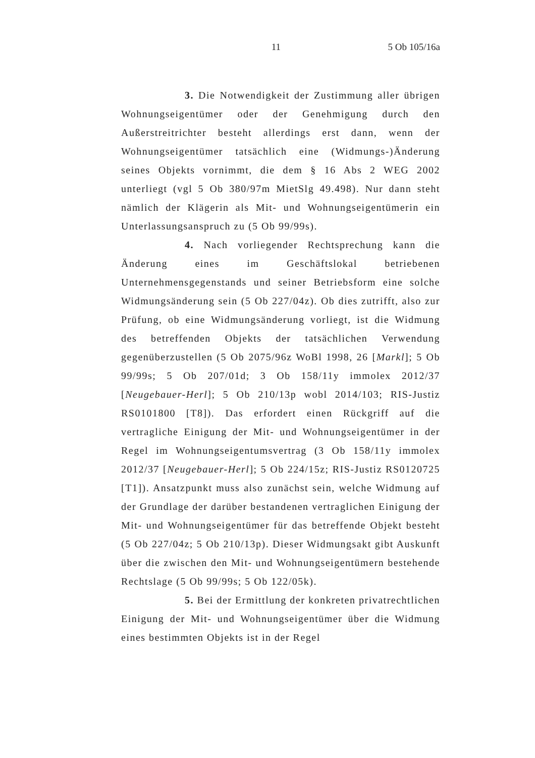11 5 Ob 105/16a
3. Die Notwendigkeit der Zustimmung aller übrigen Wohnungseigentümer oder der Genehmigung durch den Außerstreitrichter besteht allerdings erst dann, wenn der Wohnungseigentümer tatsächlich eine (Widmungs-)Änderung seines Objekts vornimmt, die dem § 16 Abs 2 WEG 2002 unterliegt (vgl 5 Ob 380/97m MietSlg 49.498). Nur dann steht nämlich der Klägerin als Mit- und Wohnungseigentümerin ein Unterlassungsanspruch zu (5 Ob 99/99s).
4. Nach vorliegender Rechtsprechung kann die Änderung eines im Geschäftslokal betriebenen Unternehmensgegenstands und seiner Betriebsform eine solche Widmungsänderung sein (5 Ob 227/04z). Ob dies zutrifft, also zur Prüfung, ob eine Widmungsänderung vorliegt, ist die Widmung des betreffenden Objekts der tatsächlichen Verwendung gegenüberzustellen (5 Ob 2075/96z WoBl 1998, 26 [Markl]; 5 Ob 99/99s; 5 Ob 207/01d; 3 Ob 158/11y immolex 2012/37 [Neugebauer-Herl]; 5 Ob 210/13p wobl 2014/103; RIS-Justiz RS0101800 [T8]). Das erfordert einen Rückgriff auf die vertragliche Einigung der Mit- und Wohnungseigentümer in der Regel im Wohnungseigentumsvertrag (3 Ob 158/11y immolex 2012/37 [Neugebauer-Herl]; 5 Ob 224/15z; RIS-Justiz RS0120725 [T1]). Ansatzpunkt muss also zunächst sein, welche Widmung auf der Grundlage der darüber bestandenen vertraglichen Einigung der Mit- und Wohnungseigentümer für das betreffende Objekt besteht (5 Ob 227/04z; 5 Ob 210/13p). Dieser Widmungsakt gibt Auskunft über die zwischen den Mit- und Wohnungseigentümern bestehende Rechtslage (5 Ob 99/99s; 5 Ob 122/05k).
5. Bei der Ermittlung der konkreten privatrechtlichen Einigung der Mit- und Wohnungseigentümer über die Widmung eines bestimmten Objekts ist in der Regel